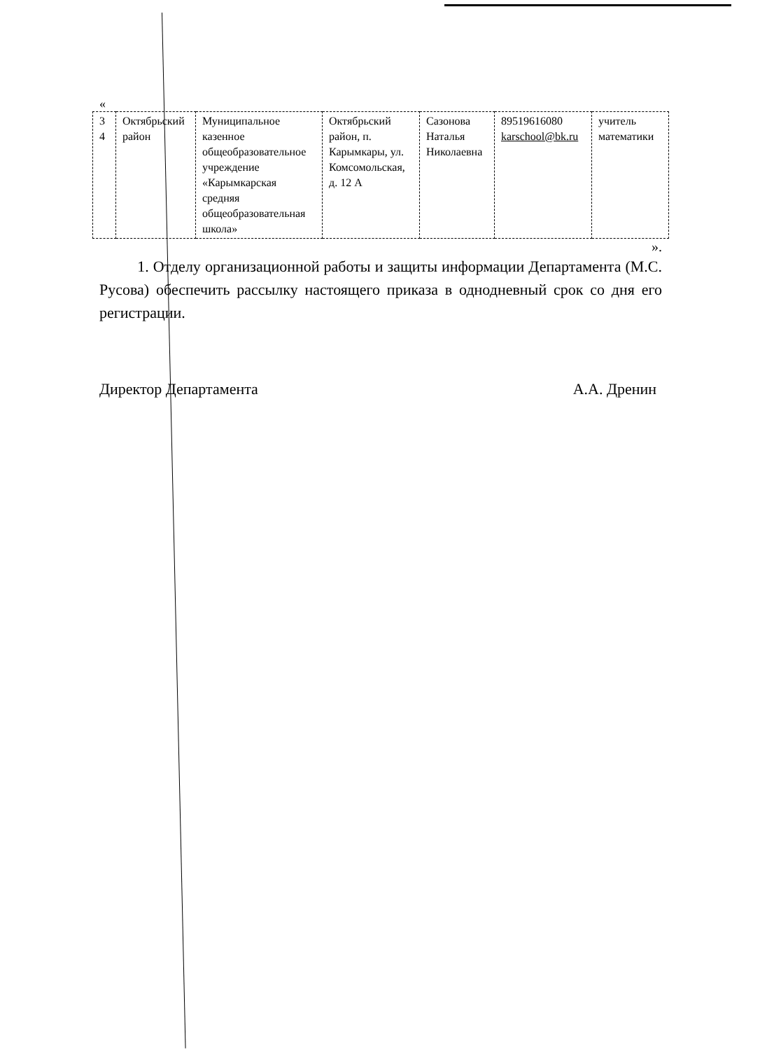«
| 3 4 | Октябрьский район | Муниципальное казенное общеобразовательное учреждение «Карымкарская средняя общеобразовательная школа» | Октябрьский район, п. Карымкары, ул. Комсомольская, д. 12 А | Сазонова Наталья Николаевна | 89519616080 karschool@bk.ru | учитель математики |
».
1. Отделу организационной работы и защиты информации Департамента (М.С. Русова) обеспечить рассылку настоящего приказа в однодневный срок со дня его регистрации.
Директор Департамента А.А. Дренин